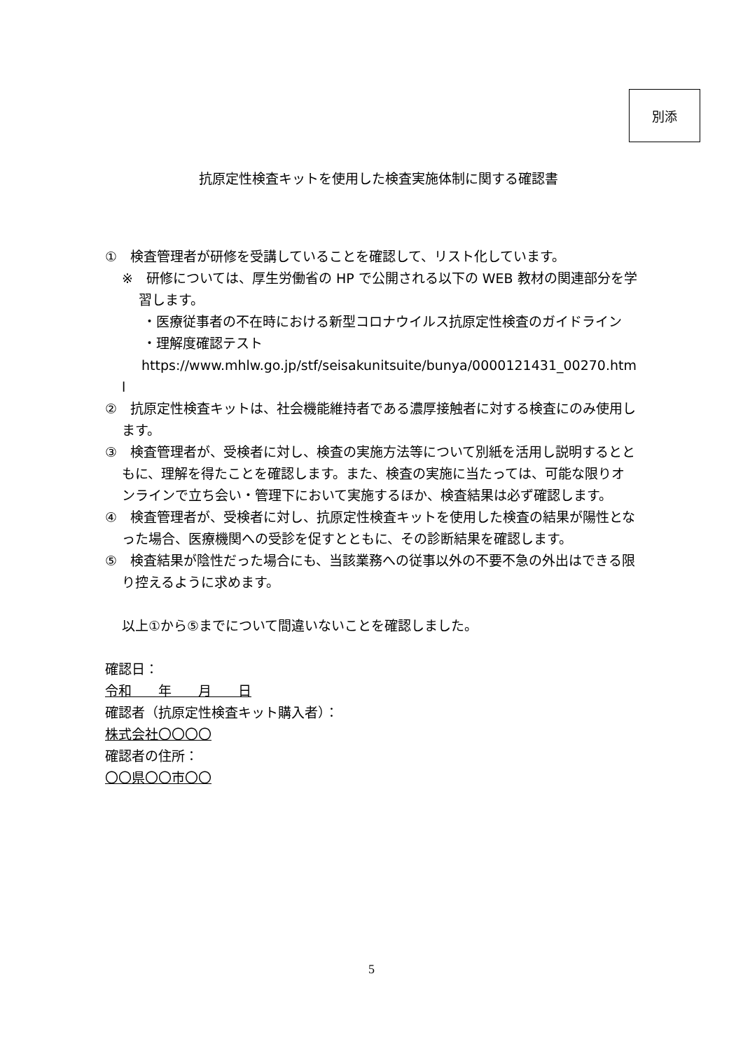別添
抗原定性検査キットを使用した検査実施体制に関する確認書
①　検査管理者が研修を受講していることを確認して、リスト化しています。
※　研修については、厚生労働省の HP で公開される以下の WEB 教材の関連部分を学習します。
・医療従事者の不在時における新型コロナウイルス抗原定性検査のガイドライン
・理解度確認テスト
https://www.mhlw.go.jp/stf/seisakunitsuite/bunya/0000121431_00270.html
②　抗原定性検査キットは、社会機能維持者である濃厚接触者に対する検査にのみ使用します。
③　検査管理者が、受検者に対し、検査の実施方法等について別紙を活用し説明するとともに、理解を得たことを確認します。また、検査の実施に当たっては、可能な限りオンラインで立ち会い・管理下において実施するほか、検査結果は必ず確認します。
④　検査管理者が、受検者に対し、抗原定性検査キットを使用した検査の結果が陽性となった場合、医療機関への受診を促すとともに、その診断結果を確認します。
⑤　検査結果が陰性だった場合にも、当該業務への従事以外の不要不急の外出はできる限り控えるように求めます。
以上①から⑤までについて間違いないことを確認しました。
確認日：
令和　　年　　月　　日
確認者（抗原定性検査キット購入者）：
株式会社〇〇〇〇
確認者の住所：
〇〇県〇〇市〇〇
5